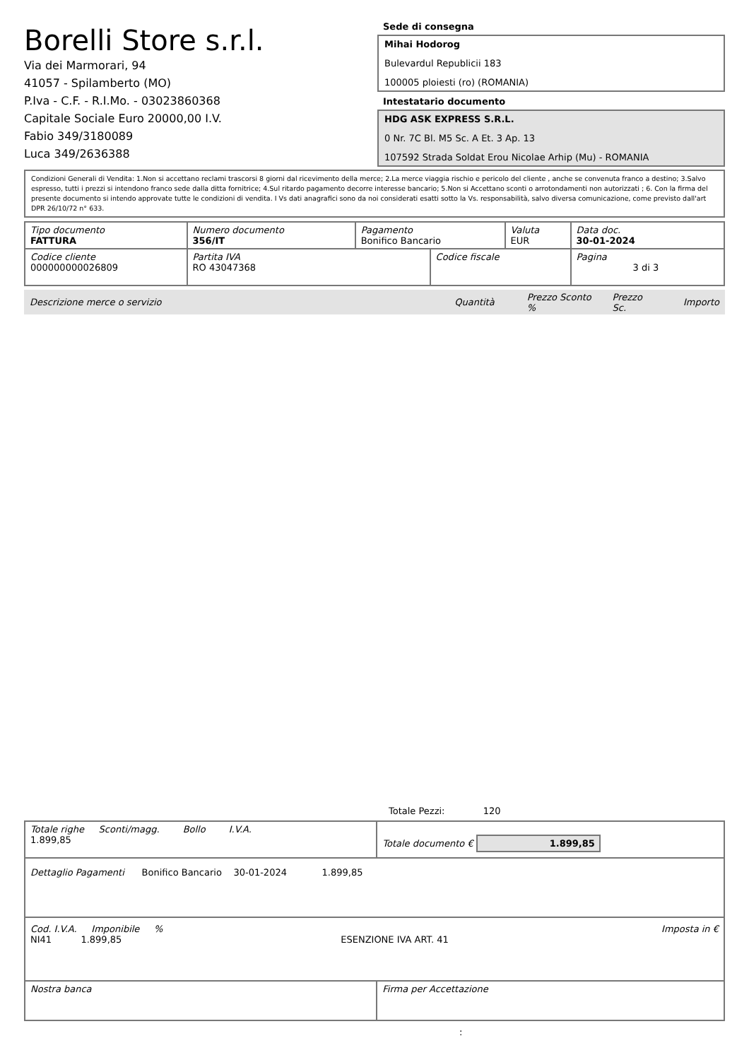Borelli Store s.r.l.
Via dei Marmorari, 94
41057 - Spilamberto (MO)
P.Iva - C.F. - R.I.Mo. - 03023860368
Capitale Sociale Euro 20000,00 I.V.
Fabio 349/3180089
Luca 349/2636388
Sede di consegna
Mihai Hodorog
Bulevardul Republicii 183
100005 ploiesti (ro) (ROMANIA)
Intestatario documento
HDG ASK EXPRESS S.R.L.
0 Nr. 7C Bl. M5 Sc. A Et. 3 Ap. 13
107592 Strada Soldat Erou Nicolae Arhip (Mu) - ROMANIA
Condizioni Generali di Vendita: 1.Non si accettano reclami trascorsi 8 giorni dal ricevimento della merce; 2.La merce viaggia rischio e pericolo del cliente , anche se convenuta franco a destino; 3.Salvo espresso, tutti i prezzi si intendono franco sede dalla ditta fornitrice; 4.Sul ritardo pagamento decorre interesse bancario; 5.Non si Accettano sconti o arrotondamenti non autorizzati ; 6. Con la firma del presente documento si intendo approvate tutte le condizioni di vendita. I Vs dati anagrafici sono da noi considerati esatti sotto la Vs. responsabilità, salvo diversa comunicazione, come previsto dall'art DPR 26/10/72 n° 633.
| Tipo documento FATTURA | Numero documento 356/IT | Pagamento Bonifico Bancario | | Valuta EUR | Data doc. 30-01-2024 |
| Codice cliente 000000000026809 | Partita IVA RO 43047368 | | Codice fiscale | | Pagina 3 di 3 |
Descrizione merce o servizio Quantità Prezzo Sconto % Prezzo Sc. Importo
Totale Pezzi: 120
| Totale righe Sconti/magg. Bollo I.V.A. 1.899,85 | Totale documento € 1.899,85 |
| Dettaglio Pagamenti Bonifico Bancario 30-01-2024 1.899,85 | |
| Cod. I.V.A. Imponibile % Imposta in € NI41 1.899,85 ESENZIONE IVA ART. 41 | |
| Nostra banca | Firma per Accettazione |
: